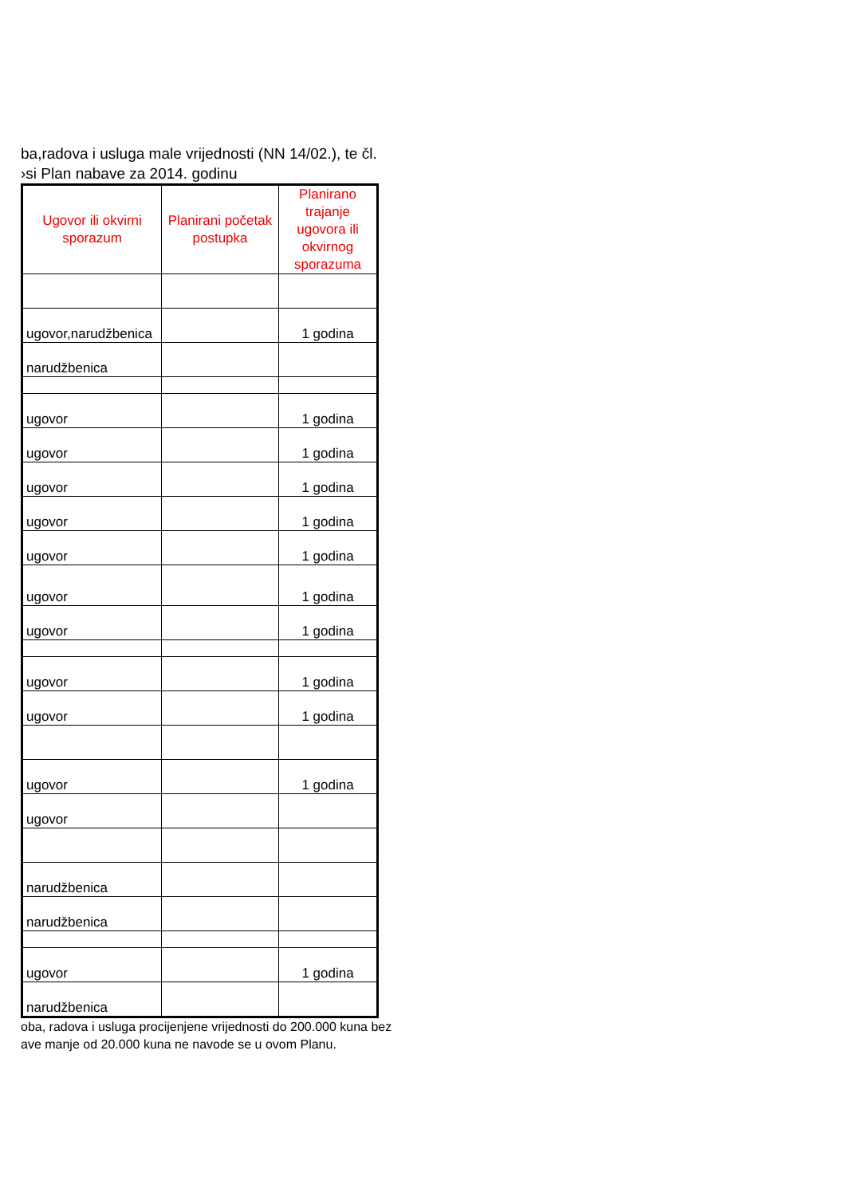ba,radova i usluga male vrijednosti (NN 14/02.), te čl.
›si Plan nabave za 2014. godinu
| Ugovor ili okvirni sporazum | Planirani početak postupka | Planirano trajanje ugovora ili okvirnog sporazuma |
| --- | --- | --- |
| ugovor,narudžbenica | | 1 godina |
| narudžbenica | | |
| ugovor | | 1 godina |
| ugovor | | 1 godina |
| ugovor | | 1 godina |
| ugovor | | 1 godina |
| ugovor | | 1 godina |
| ugovor | | 1 godina |
| ugovor | | 1 godina |
| ugovor | | 1 godina |
| ugovor | | 1 godina |
| ugovor | | 1 godina |
| ugovor | | |
| narudžbenica | | |
| narudžbenica | | |
| ugovor | | 1 godina |
| narudžbenica | | |
oba, radova i usluga procijenjene vrijednosti do 200.000 kuna bez
ave manje od 20.000 kuna ne navode se u ovom Planu.